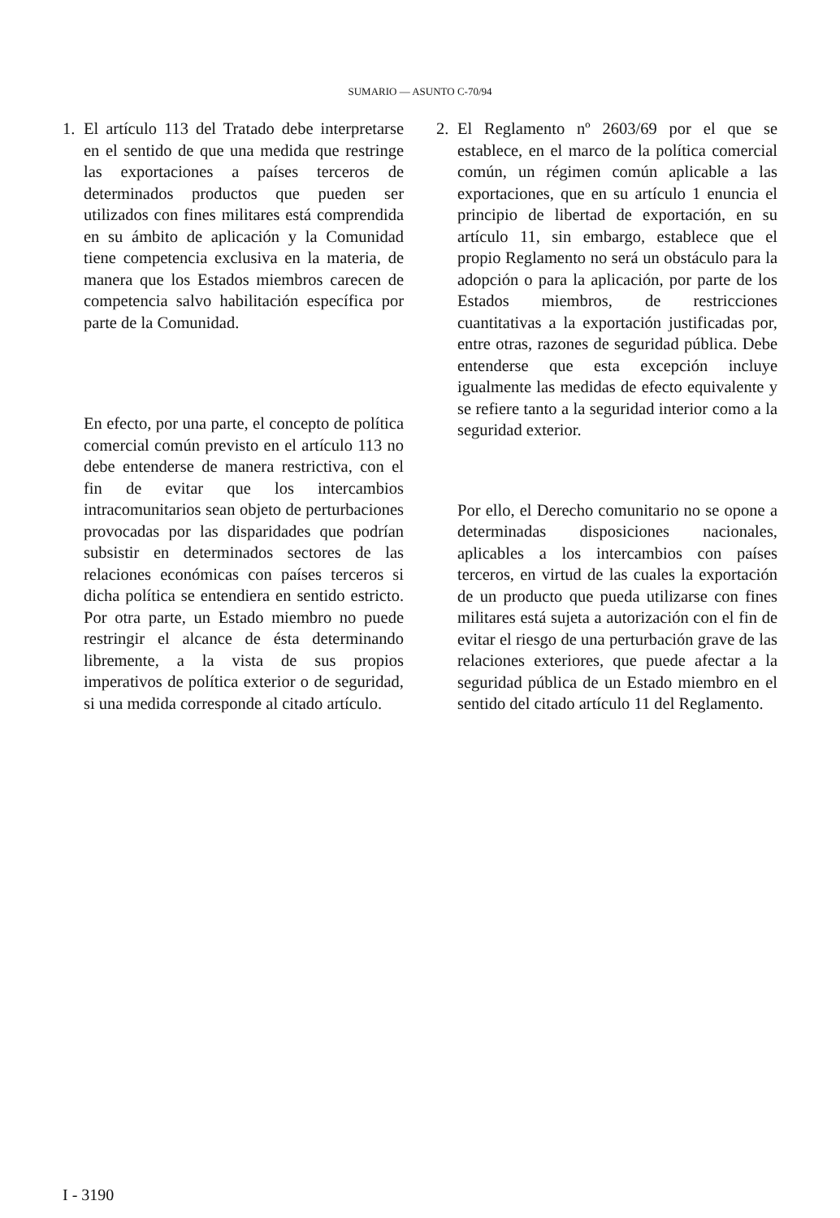SUMARIO — ASUNTO C-70/94
1. El artículo 113 del Tratado debe interpretarse en el sentido de que una medida que restringe las exportaciones a países terceros de determinados productos que pueden ser utilizados con fines militares está comprendida en su ámbito de aplicación y la Comunidad tiene competencia exclusiva en la materia, de manera que los Estados miembros carecen de competencia salvo habilitación específica por parte de la Comunidad.
En efecto, por una parte, el concepto de política comercial común previsto en el artículo 113 no debe entenderse de manera restrictiva, con el fin de evitar que los intercambios intracomunitarios sean objeto de perturbaciones provocadas por las disparidades que podrían subsistir en determinados sectores de las relaciones económicas con países terceros si dicha política se entendiera en sentido estricto. Por otra parte, un Estado miembro no puede restringir el alcance de ésta determinando libremente, a la vista de sus propios imperativos de política exterior o de seguridad, si una medida corresponde al citado artículo.
2. El Reglamento nº 2603/69 por el que se establece, en el marco de la política comercial común, un régimen común aplicable a las exportaciones, que en su artículo 1 enuncia el principio de libertad de exportación, en su artículo 11, sin embargo, establece que el propio Reglamento no será un obstáculo para la adopción o para la aplicación, por parte de los Estados miembros, de restricciones cuantitativas a la exportación justificadas por, entre otras, razones de seguridad pública. Debe entenderse que esta excepción incluye igualmente las medidas de efecto equivalente y se refiere tanto a la seguridad interior como a la seguridad exterior.
Por ello, el Derecho comunitario no se opone a determinadas disposiciones nacionales, aplicables a los intercambios con países terceros, en virtud de las cuales la exportación de un producto que pueda utilizarse con fines militares está sujeta a autorización con el fin de evitar el riesgo de una perturbación grave de las relaciones exteriores, que puede afectar a la seguridad pública de un Estado miembro en el sentido del citado artículo 11 del Reglamento.
I - 3190